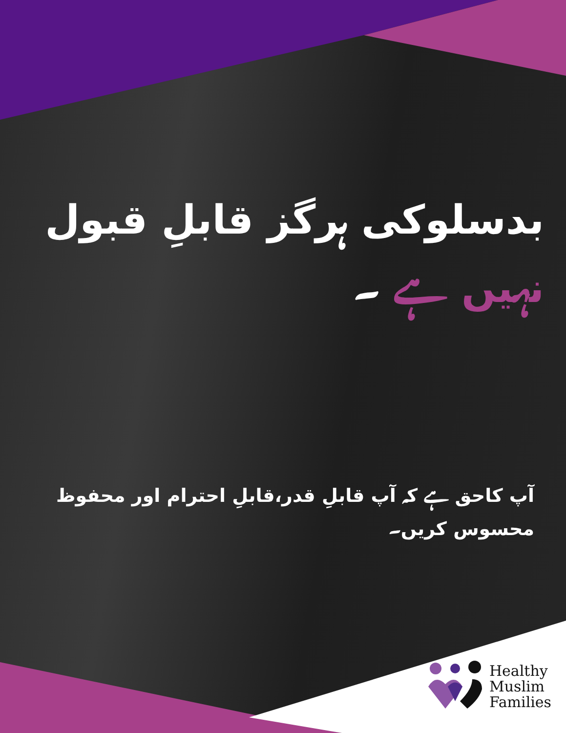بدسلوکی ہرگز قابلِ قبول نہیں ہے ۔
آپ کاحق ہے کہ آپ قابلِ قدر،قابلِ احترام اور محفوظ محسوس کریں۔
Healthy
Muslim
Families